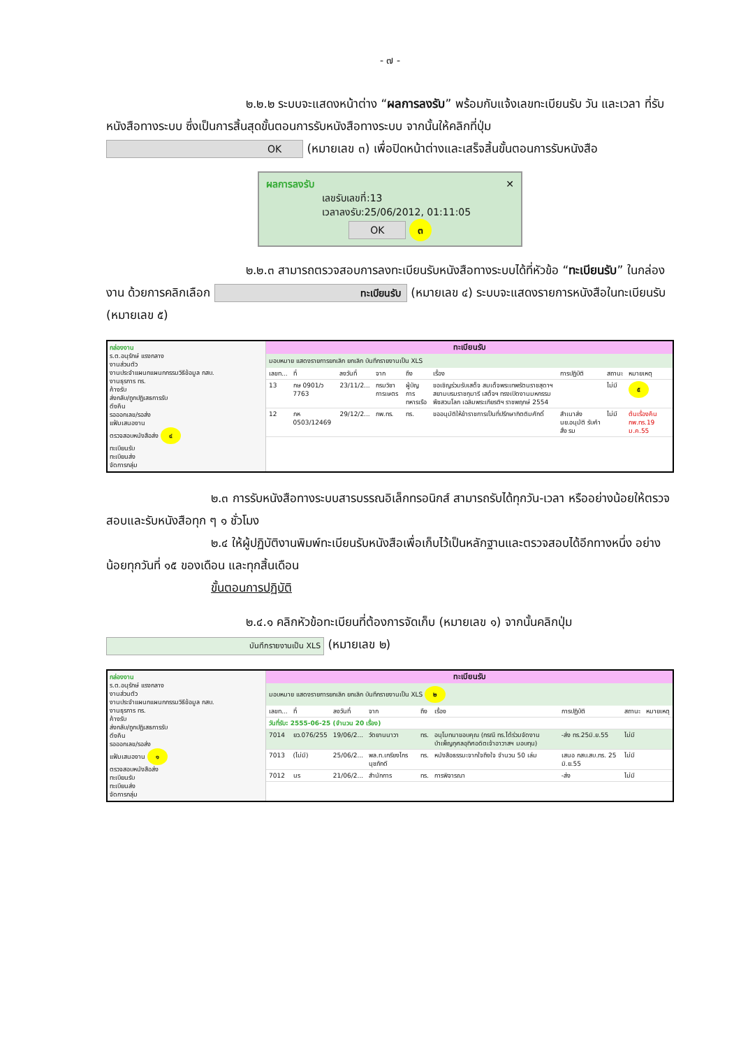- ๗ -
๒.๒.๒ ระบบจะแสดงหน้าต่าง “ผลการลงรับ” พร้อมกับแจ้งเลขทะเบียนรับ วัน และเวลา ที่รับหนังสือทางระบบ ซึ่งเป็นการสิ้นสุดขั้นตอนการรับหนังสือทางระบบ จากนั้นให้คลิกที่ปุ่ม OK (หมายเลข ๓) เพื่อปิดหน้าต่างและเสร็จสิ้นขั้นตอนการรับหนังสือ
ผลการลงรับ ✕
เลขรับเลขที่:13
เวลาลงรับ:25/06/2012, 01:11:05
OK ๓
๒.๒.๓ สามารถตรวจสอบการลงทะเบียนรับหนังสือทางระบบได้ที่หัวข้อ “ทะเบียนรับ” ในกล่องงาน ด้วยการคลิกเลือก ทะเบียนรับ (หมายเลข ๔) ระบบจะแสดงรายการหนังสือในทะเบียนรับ (หมายเลข ๕)
กล่องงาน
ร.ต.อนุรักษ์ แรงกลาง
งานส่วนตัว
งานประจำแผนกแผนกกรรมวิธีข้อมูล กสบ.
งานธุรการ ทร.
ค้างรับ
ส่งกลับ/ถูกปฏิเสธการรับ
ดึงคืน
รอออกเลข/รอส่ง
แฟ้มเสนองาน
ตรวจสอบหนังสือส่ง ๔
ทะเบียนรับ
ทะเบียนส่ง
จัดการกลุ่ม
ทะเบียนรับ
มอบหมาย แสดงรายการยกเลิก ยกเลิก บันทึกรายงานเป็น XLS
| เลขท... | ที่ | ลงวันที่ | จาก | ถึง | เรื่อง | การปฏิบัติ | สถานะ | หมายเหตุ |
| --- | --- | --- | --- | --- | --- | --- | --- | --- |
| 13 | กษ 0901/ว 7763 | 23/11/2... | กรมวิชาการเษตร | ผู้บัญการทหารเรือ | ขอเชิญร่วมรับเสด็จ สมเด็จพระเทพรัตนราชสุดาฯ สยามบรมราชกุมารี เสด็จฯ ทรงเปิดงานมหกรรมพืชสวนโลก เฉลิมพระเกียรติฯ ราชพฤกษ์ 2554 | | ไม่มี | ๕ |
| 12 | กห 0503/12469 | 29/12/2... | กพ.ทร. | ทร. | ขออนุมัติให้ข้าราชการเป็นที่ปรึกษากิตติมศักดิ์ | สำเนาส่ง นย.อนุมัติ รับคำสั่ง รม | ไม่มี | ต้นเรื่องคืน กพ.ทร.19 ม.ค.55 |
๒.๓ การรับหนังสือทางระบบสารบรรณอิเล็กทรอนิกส์ สามารถรับได้ทุกวัน-เวลา หรืออย่างน้อยให้ตรวจสอบและรับหนังสือทุก ๆ ๑ ชั่วโมง
๒.๔ ให้ผู้ปฏิบัติงานพิมพ์ทะเบียนรับหนังสือเพื่อเก็บไว้เป็นหลักฐานและตรวจสอบได้อีกทางหนึ่ง อย่างน้อยทุกวันที่ ๑๕ ของเดือน และทุกสิ้นเดือน
ขั้นตอนการปฏิบัติ
๒.๔.๑ คลิกหัวข้อทะเบียนที่ต้องการจัดเก็บ (หมายเลข ๑) จากนั้นคลิกปุ่ม บันทึกรายงานเป็น XLS (หมายเลข ๒)
กล่องงาน
ร.ต.อนุรักษ์ แรงกลาง
งานส่วนตัว
งานประจำแผนกแผนกกรรมวิธีข้อมูล กสบ.
งานธุรการ ทร.
ค้างรับ
ส่งกลับ/ถูกปฏิเสธการรับ
ดึงคืน
รอออกเลข/รอส่ง
แฟ้มเสนองาน ๑
ตรวจสอบหนังสือส่ง
ทะเบียนรับ
ทะเบียนส่ง
จัดการกลุ่ม
ทะเบียนรับ
มอบหมาย แสดงรายการยกเลิก ยกเลิก บันทึกรายงานเป็น XLS ๒
| เลขท... | ที่ | ลงวันที่ | จาก | ถึง | เรื่อง | การปฏิบัติ | สถานะ | หมายเหตุ |
| --- | --- | --- | --- | --- | --- | --- | --- | --- |
| วันที่รับ: 2555-06-25 (จำนวน 20 เรื่อง) | | | | | | | | |
| 7014 | ยว.076/255 | 19/06/2... | วัดยานนาวา | ทร. | อนุโมทนาขอบคุณ (กรณี ทร.ได้ร่วมจัดงานบำเพ็ญกุศลอุทิศอดิตเจ้าอาวาสฯ มอบทุน) | -ส่ง ทร.25มิ.ย.55 | ไม่มี | |
| 7013 | (ไม่มี) | 25/06/2... | พล.ท.เกรียงไกร นุชภักดี | ทร. | หนังสือธรรมะจากใจถึงใจ จำนวน 50 เล่ม | เสนอ กสบ.สบ.ทร. 25 มิ.ย.55 | ไม่มี | |
| 7012 | นร | 21/06/2... | สำนักการ | ทร. | การพิจารณา | -ส่ง | ไม่มี | |